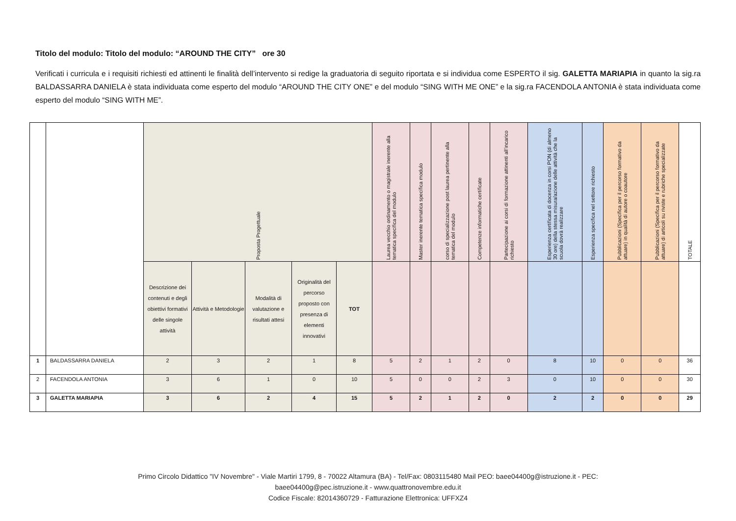Titolo del modulo: Titolo del modulo: “AROUND THE CITY” ore 30
Verificati i curricula e i requisiti richiesti ed attinenti le finalità dell’intervento si redige la graduatoria di seguito riportata e si individua come ESPERTO il sig. GALETTA MARIAPIA in quanto la sig.ra BALDASSARRA DANIELA è stata individuata come esperto del modulo “AROUND THE CITY ONE” e del modulo “SING WITH ME ONE” e la sig.ra FACENDOLA ANTONIA è stata individuata come esperto del modulo “SING WITH ME”.
| | | Proposta Progettuale | | | | | Laurea vecchio ordinamento o magistrale inerente alla tematica specifica del modulo | Master inerente tematica specifica modulo | corso di specializzazione post laurea pertinente alla tematica del modulo | Competenze informatiche certificate | Partecipazione ai corsi di formazione attinenti all’incarico richiesto | Esperienza certificata di docenza in corsi PON (di almeno 30 ore) della stessa misura/azione delle attività che la scuola dovrà realizzare | Esperienza specifica nel settore richiesto | Pubblicazioni (Specifica per il percorso formativo da attuare) in qualità di autore o coautore | Pubblicazioni (Specifica per il percorso formativo da attuare) di articoli su riviste e rubriche specializzate | TOTALE |
| --- | --- | --- | --- | --- | --- | --- | --- | --- | --- | --- | --- | --- | --- | --- | --- | --- |
| | | Descrizione dei contenuti e degli obiettivi formativi delle singole attività | Attività e Metodologie | Modalità di valutazione e risultati attesi | Originalità del percorso proposto con presenza di elementi innovativi | TOT | | | | | | | | | | |
| 1 | BALDASSARRA DANIELA | 2 | 3 | 2 | 1 | 8 | 5 | 2 | 1 | 2 | 0 | 8 | 10 | 0 | 0 | 36 |
| 2 | FACENDOLA ANTONIA | 3 | 6 | 1 | 0 | 10 | 5 | 0 | 0 | 2 | 3 | 0 | 10 | 0 | 0 | 30 |
| 3 | GALETTA MARIAPIA | 3 | 6 | 2 | 4 | 15 | 5 | 2 | 1 | 2 | 0 | 2 | 2 | 0 | 0 | 29 |
Primo Circolo Didattico "IV Novembre" - Viale Martiri 1799, 8 - 70022 Altamura (BA) - Tel/Fax: 0803115480 Mail PEO: baee04400g@istruzione.it - PEC:
baee04400g@pec.istruzione.it - www.quattronovembre.edu.it
Codice Fiscale: 82014360729 - Fatturazione Elettronica: UFFXZ4